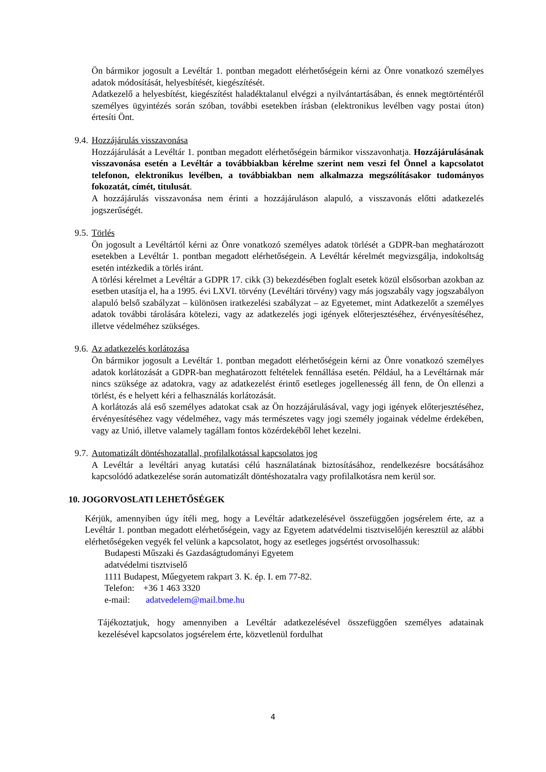Ön bármikor jogosult a Levéltár 1. pontban megadott elérhetőségein kérni az Önre vonatkozó személyes adatok módosítását, helyesbítését, kiegészítését.
Adatkezelő a helyesbítést, kiegészítést haladéktalanul elvégzi a nyilvántartásában, és ennek megtörténtéről személyes ügyintézés során szóban, további esetekben írásban (elektronikus levélben vagy postai úton) értesíti Önt.
9.4. Hozzájárulás visszavonása
Hozzájárulását a Levéltár 1. pontban megadott elérhetőségein bármikor visszavonhatja. Hozzájárulásának visszavonása esetén a Levéltár a továbbiakban kérelme szerint nem veszi fel Önnel a kapcsolatot telefonon, elektronikus levélben, a továbbiakban nem alkalmazza megszólításakor tudományos fokozatát, címét, titulusát.
A hozzájárulás visszavonása nem érinti a hozzájáruláson alapuló, a visszavonás előtti adatkezelés jogszerűségét.
9.5. Törlés
Ön jogosult a Levéltártól kérni az Önre vonatkozó személyes adatok törlését a GDPR-ban meghatározott esetekben a Levéltár 1. pontban megadott elérhetőségein. A Levéltár kérelmét megvizsgálja, indokoltság esetén intézkedik a törlés iránt.
A törlési kérelmet a Levéltár a GDPR 17. cikk (3) bekezdésében foglalt esetek közül elsősorban azokban az esetben utasítja el, ha a 1995. évi LXVI. törvény (Levéltári törvény) vagy más jogszabály vagy jogszabályon alapuló belső szabályzat – különösen iratkezelési szabályzat – az Egyetemet, mint Adatkezelőt a személyes adatok további tárolására kötelezi, vagy az adatkezelés jogi igények előterjesztéséhez, érvényesítéséhez, illetve védelméhez szükséges.
9.6. Az adatkezelés korlátozása
Ön bármikor jogosult a Levéltár 1. pontban megadott elérhetőségein kérni az Önre vonatkozó személyes adatok korlátozását a GDPR-ban meghatározott feltételek fennállása esetén. Például, ha a Levéltárnak már nincs szüksége az adatokra, vagy az adatkezelést érintő esetleges jogellenesség áll fenn, de Ön ellenzi a törlést, és e helyett kéri a felhasználás korlátozását.
A korlátozás alá eső személyes adatokat csak az Ön hozzájárulásával, vagy jogi igények előterjesztéséhez, érvényesítéséhez vagy védelméhez, vagy más természetes vagy jogi személy jogainak védelme érdekében, vagy az Unió, illetve valamely tagállam fontos közérdekéből lehet kezelni.
9.7. Automatizált döntéshozatallal, profilalkotással kapcsolatos jog
A Levéltár a levéltári anyag kutatási célú használatának biztosításához, rendelkezésre bocsátásához kapcsolódó adatkezelése során automatizált döntéshozatalra vagy profilalkotásra nem kerül sor.
10. JOGORVOSLATI LEHETŐSÉGEK
Kérjük, amennyiben úgy ítéli meg, hogy a Levéltár adatkezelésével összefüggően jogsérelem érte, az a Levéltár 1. pontban megadott elérhetőségein, vagy az Egyetem adatvédelmi tisztviselőjén keresztül az alábbi elérhetőségeken vegyék fel velünk a kapcsolatot, hogy az esetleges jogsértést orvosolhassuk:
Budapesti Műszaki és Gazdaságtudományi Egyetem
adatvédelmi tisztviselő
1111 Budapest, Műegyetem rakpart 3. K. ép. I. em 77-82.
Telefon: +36 1 463 3320
e-mail: adatvedelem@mail.bme.hu
Tájékoztatjuk, hogy amennyiben a Levéltár adatkezelésével összefüggően személyes adatainak kezelésével kapcsolatos jogsérelem érte, közvetlenül fordulhat
4